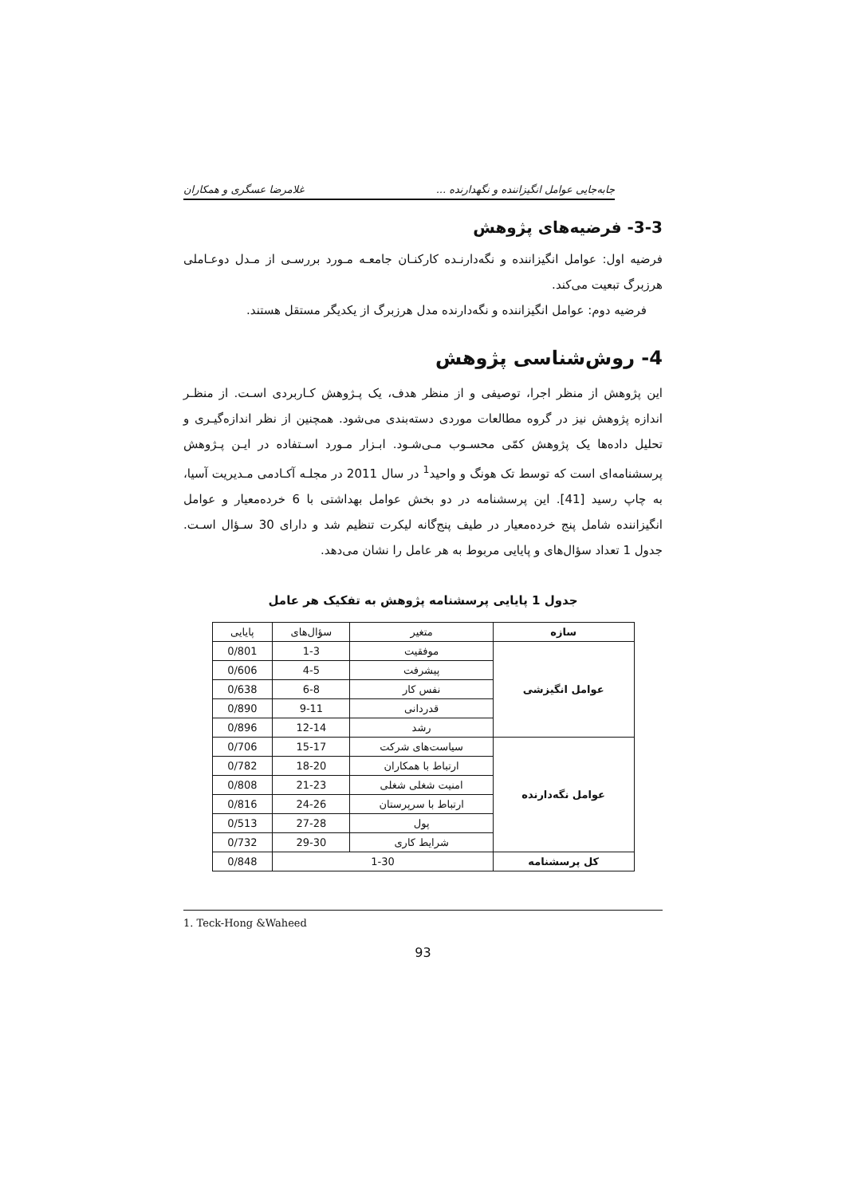جابه‌جایی عوامل انگیزاننده و نگهدارنده ... غلامرضا عسگری و همکاران
3-3- فرضیه‌های پژوهش
فرضیه اول: عوامل انگیزاننده و نگه‌دارنـده کارکنـان جامعـه مـورد بررسـی از مـدل دوعـاملی هرزبرگ تبعیت می‌کند.
فرضیه دوم: عوامل انگیزاننده و نگه‌دارنده مدل هرزبرگ از یکدیگر مستقل هستند.
4- روش‌شناسی پژوهش
این پژوهش از منظر اجرا، توصیفی و از منظر هدف، یک پـژوهش کـاربردی اسـت. از منظـر اندازه پژوهش نیز در گروه مطالعات موردی دسته‌بندی می‌شود. همچنین از نظر اندازه‌گیـری و تحلیل داده‌ها یک پژوهش کمّی محسـوب مـی‌شـود. ابـزار مـورد اسـتفاده در ایـن پـژوهش پرسشنامه‌ای است که توسط تک هونگ و واحید<sup>1</sup> در سال 2011 در مجلـه آکـادمی مـدیریت آسیا، به چاپ رسید [41]. این پرسشنامه در دو بخش عوامل بهداشتی با 6 خرده‌معیار و عوامل انگیزاننده شامل پنج خرده‌معیار در طیف پنج‌گانه لیکرت تنظیم شد و دارای 30 سـؤال اسـت. جدول 1 تعداد سؤال‌های و پایایی مربوط به هر عامل را نشان می‌دهد.
جدول 1 پایایی پرسشنامه پژوهش به تفکیک هر عامل
| سازه | متغیر | سؤال‌های | پایایی |
| --- | --- | --- | --- |
| عوامل انگیزشی | موفقیت | 1-3 | 0/801 |
| | پیشرفت | 4-5 | 0/606 |
| | نفس کار | 6-8 | 0/638 |
| | قدردانی | 9-11 | 0/890 |
| | رشد | 12-14 | 0/896 |
| عوامل نگه‌دارنده | سیاست‌های شرکت | 15-17 | 0/706 |
| | ارتباط با همکاران | 18-20 | 0/782 |
| | امنیت شغلی شغلی | 21-23 | 0/808 |
| | ارتباط با سرپرستان | 24-26 | 0/816 |
| | پول | 27-28 | 0/513 |
| | شرایط کاری | 29-30 | 0/732 |
| کل پرسشنامه | 1-30 | | 0/848 |
1. Teck-Hong &Waheed
93